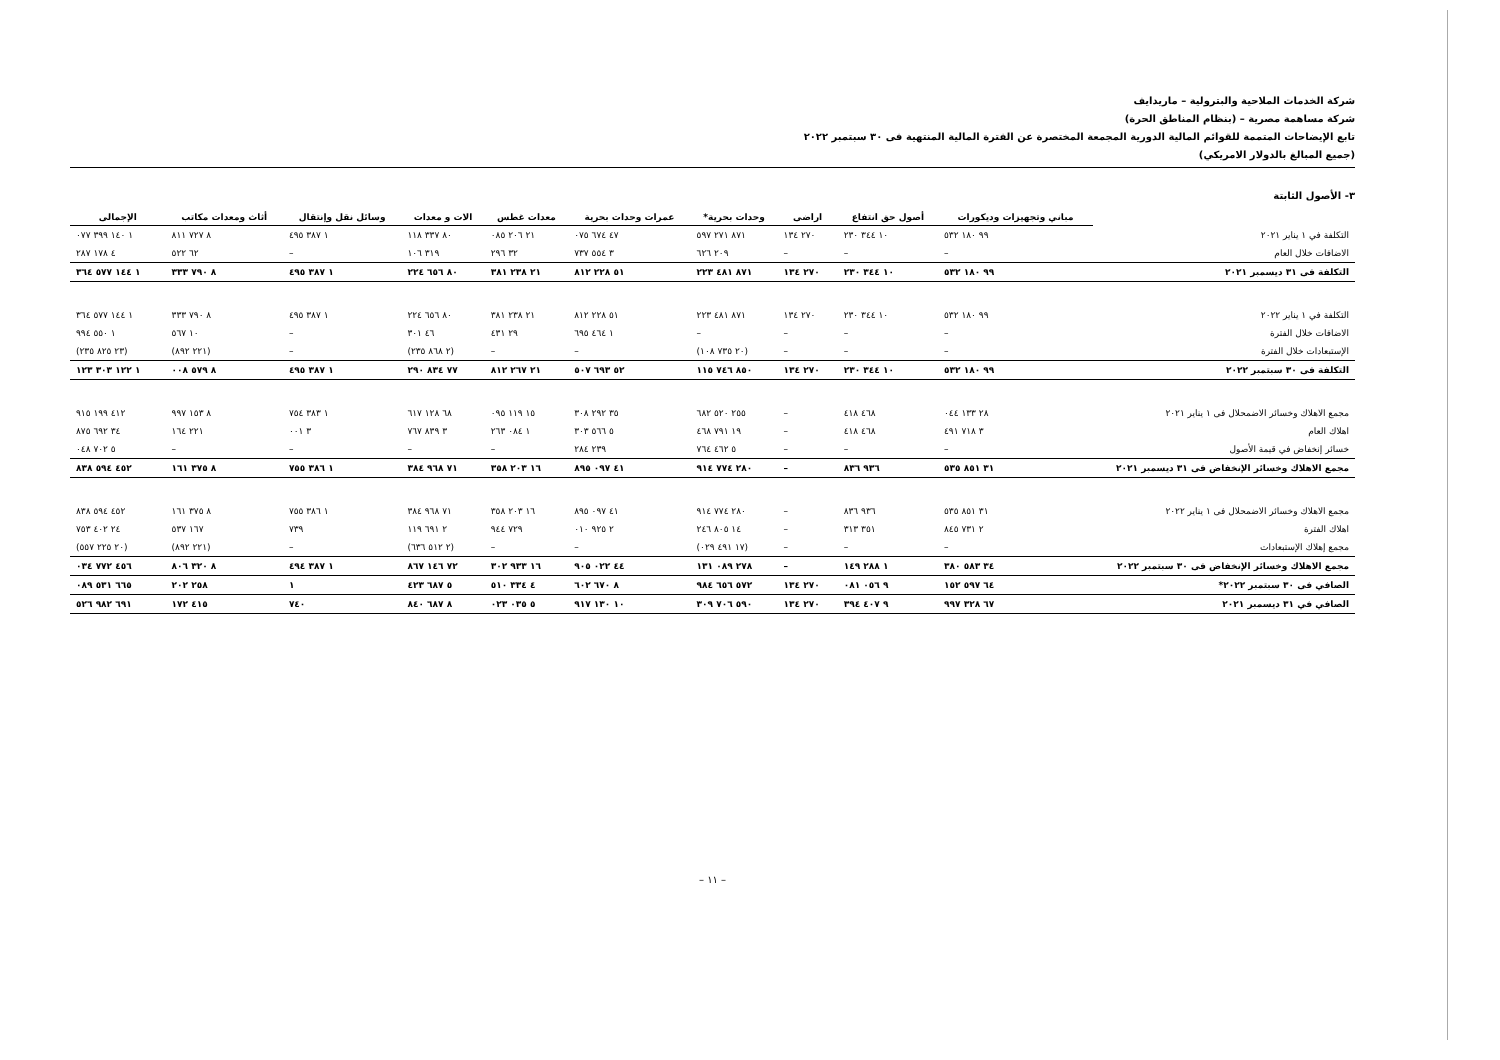شركة الخدمات الملاحية والبترولية – ماريدايف
شركة مساهمة مصرية – (بنظام المناطق الحرة)
تابع الإيضاحات المتممة للقوائم المالية الدورية المجمعة المختصرة عن الفترة المالية المنتهية فى ٣٠ سبتمبر ٢٠٢٢
(جميع المبالغ بالدولار الامريكي)
٣- الأصول الثابتة
| | مباني وتجهيزات وديكورات | أصول حق انتفاع | اراضى | وحدات بحرية* | عمرات وحدات بحرية | معدات غطس | الات و معدات | وسائل نقل وإنتقال | أثاث ومعدات مكاتب | الإجمالى |
| التكلفة في ١ يناير ٢٠٢١ | ٩٩ ١٨٠ ٥٣٢ | ١٠ ٣٤٤ ٢٣٠ | ٢٧٠ ١٣٤ | ٨٧١ ٢٧١ ٥٩٧ | ٤٧ ٦٧٤ ٠٧٥ | ٢١ ٢٠٦ ٠٨٥ | ٨٠ ٣٣٧ ١١٨ | ١ ٣٨٧ ٤٩٥ | ٨ ٧٢٧ ٨١١ | ١ ١٤٠ ٣٩٩ ٠٧٧ |
| الاضافات خلال العام | – | – | – | ٢٠٩ ٦٢٦ | ٣ ٥٥٤ ٧٣٧ | ٣٢ ٢٩٦ | ٣١٩ ١٠٦ | – | ٦٢ ٥٢٢ | ٤ ١٧٨ ٢٨٧ |
| التكلفة فى ٣١ ديسمبر ٢٠٢١ | ٩٩ ١٨٠ ٥٣٢ | ١٠ ٣٤٤ ٢٣٠ | ٢٧٠ ١٣٤ | ٨٧١ ٤٨١ ٢٢٣ | ٥١ ٢٢٨ ٨١٢ | ٢١ ٢٣٨ ٣٨١ | ٨٠ ٦٥٦ ٢٢٤ | ١ ٣٨٧ ٤٩٥ | ٨ ٧٩٠ ٣٣٣ | ١ ١٤٤ ٥٧٧ ٣٦٤ |
| التكلفة في ١ يناير ٢٠٢٢ | ٩٩ ١٨٠ ٥٣٢ | ١٠ ٣٤٤ ٢٣٠ | ٢٧٠ ١٣٤ | ٨٧١ ٤٨١ ٢٢٣ | ٥١ ٢٢٨ ٨١٢ | ٢١ ٢٣٨ ٣٨١ | ٨٠ ٦٥٦ ٢٢٤ | ١ ٣٨٧ ٤٩٥ | ٨ ٧٩٠ ٣٣٣ | ١ ١٤٤ ٥٧٧ ٣٦٤ |
| الاضافات خلال الفترة | – | – | – | – | ١ ٤٦٤ ٦٩٥ | ٢٩ ٤٣١ | ٤٦ ٣٠١ | – | ١٠ ٥٦٧ | ١ ٥٥٠ ٩٩٤ |
| الإستبعادات خلال الفترة | – | – | – | (٢٠ ٧٣٥ ١٠٨) | – | – | (٢ ٨٦٨ ٢٣٥) | – | (٢٢١ ٨٩٢) | (٢٣ ٨٢٥ ٢٣٥) |
| التكلفة فى ٣٠ سبتمبر ٢٠٢٢ | ٩٩ ١٨٠ ٥٣٢ | ١٠ ٣٤٤ ٢٣٠ | ٢٧٠ ١٣٤ | ٨٥٠ ٧٤٦ ١١٥ | ٥٢ ٦٩٣ ٥٠٧ | ٢١ ٢٦٧ ٨١٢ | ٧٧ ٨٣٤ ٢٩٠ | ١ ٣٨٧ ٤٩٥ | ٨ ٥٧٩ ٠٠٨ | ١ ١٢٢ ٣٠٣ ١٢٣ |
| مجمع الاهلاك وخسائر الاضمحلال فى ١ يناير ٢٠٢١ | ٢٨ ١٣٣ ٠٤٤ | ٤٦٨ ٤١٨ | – | ٢٥٥ ٥٢٠ ٦٨٢ | ٣٥ ٢٩٢ ٣٠٨ | ١٥ ١١٩ ٠٩٥ | ٦٨ ١٢٨ ٦١٧ | ١ ٣٨٣ ٧٥٤ | ٨ ١٥٣ ٩٩٧ | ٤١٢ ١٩٩ ٩١٥ |
| اهلاك العام | ٣ ٧١٨ ٤٩١ | ٤٦٨ ٤١٨ | – | ١٩ ٧٩١ ٤٦٨ | ٥ ٥٦٦ ٣٠٣ | ١ ٠٨٤ ٢٦٣ | ٣ ٨٣٩ ٧٦٧ | ٣ ٠٠١ | ٢٢١ ١٦٤ | ٣٤ ٦٩٢ ٨٧٥ |
| خسائر إنخفاض في قيمة الأصول | – | – | – | ٥ ٤٦٢ ٧٦٤ | ٢٣٩ ٢٨٤ | – | – | – | – | ٥ ٧٠٢ ٠٤٨ |
| مجمع الاهلاك وخسائر الإنخفاض فى ٣١ ديسمبر ٢٠٢١ | ٣١ ٨٥١ ٥٣٥ | ٩٣٦ ٨٣٦ | – | ٢٨٠ ٧٧٤ ٩١٤ | ٤١ ٠٩٧ ٨٩٥ | ١٦ ٢٠٣ ٣٥٨ | ٧١ ٩٦٨ ٣٨٤ | ١ ٣٨٦ ٧٥٥ | ٨ ٣٧٥ ١٦١ | ٤٥٢ ٥٩٤ ٨٣٨ |
| مجمع الاهلاك وخسائر الاضمحلال فى ١ يناير ٢٠٢٢ | ٣١ ٨٥١ ٥٣٥ | ٩٣٦ ٨٣٦ | – | ٢٨٠ ٧٧٤ ٩١٤ | ٤١ ٠٩٧ ٨٩٥ | ١٦ ٢٠٣ ٣٥٨ | ٧١ ٩٦٨ ٣٨٤ | ١ ٣٨٦ ٧٥٥ | ٨ ٣٧٥ ١٦١ | ٤٥٢ ٥٩٤ ٨٣٨ |
| اهلاك الفترة | ٢ ٧٣١ ٨٤٥ | ٣٥١ ٣١٣ | – | ١٤ ٨٠٥ ٢٤٦ | ٢ ٩٢٥ ٠١٠ | ٧٢٩ ٩٤٤ | ٢ ٦٩١ ١١٩ | ٧٣٩ | ١٦٧ ٥٣٧ | ٢٤ ٤٠٢ ٧٥٣ |
| مجمع إهلاك الإستبعادات | – | – | – | (١٧ ٤٩١ ٠٢٩) | – | – | (٢ ٥١٢ ٦٣٦) | – | (٢٢١ ٨٩٢) | (٢٠ ٢٢٥ ٥٥٧) |
| مجمع الاهلاك وخسائر الإنخفاض فى ٣٠ سبتمبر ٢٠٢٢ | ٣٤ ٥٨٣ ٣٨٠ | ١ ٢٨٨ ١٤٩ | – | ٢٧٨ ٠٨٩ ١٣١ | ٤٤ ٠٢٢ ٩٠٥ | ١٦ ٩٣٣ ٣٠٢ | ٧٢ ١٤٦ ٨٦٧ | ١ ٣٨٧ ٤٩٤ | ٨ ٣٢٠ ٨٠٦ | ٤٥٦ ٧٧٢ ٠٣٤ |
| الصافي فى ٣٠ سبتمبر ٢٠٢٢* | ٦٤ ٥٩٧ ١٥٢ | ٩ ٠٥٦ ٠٨١ | ٢٧٠ ١٣٤ | ٥٧٢ ٦٥٦ ٩٨٤ | ٨ ٦٧٠ ٦٠٢ | ٤ ٣٣٤ ٥١٠ | ٥ ٦٨٧ ٤٢٣ | ١ | ٢٥٨ ٢٠٢ | ٦٦٥ ٥٣١ ٠٨٩ |
| الصافي في ٣١ ديسمبر ٢٠٢١ | ٦٧ ٣٢٨ ٩٩٧ | ٩ ٤٠٧ ٣٩٤ | ٢٧٠ ١٣٤ | ٥٩٠ ٧٠٦ ٣٠٩ | ١٠ ١٣٠ ٩١٧ | ٥ ٠٣٥ ٠٢٣ | ٨ ٦٨٧ ٨٤٠ | ٧٤٠ | ٤١٥ ١٧٢ | ٦٩١ ٩٨٢ ٥٢٦ |
– ١١ –